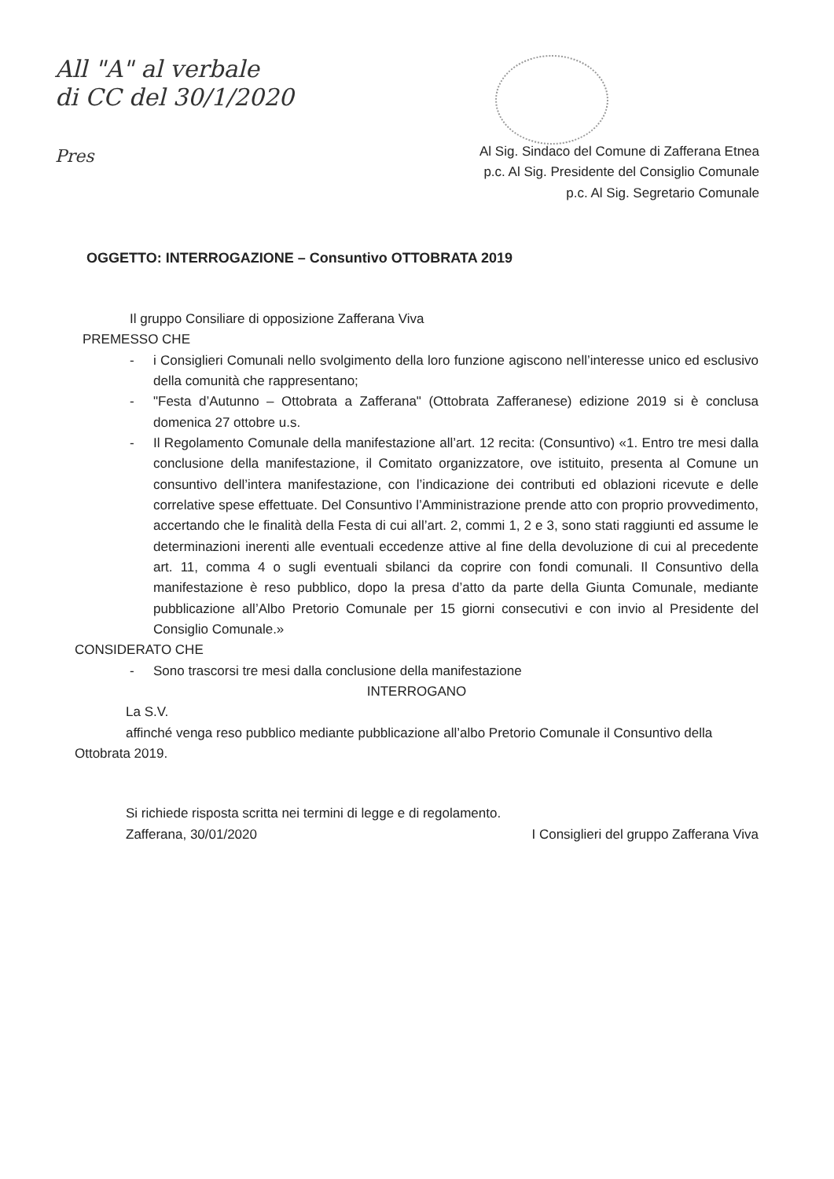All "A" al verbale
di CC del 30/1/2020
Pres
Al Sig. Sindaco del Comune di Zafferana Etnea
p.c. Al Sig. Presidente del Consiglio Comunale
p.c. Al Sig. Segretario Comunale
OGGETTO: INTERROGAZIONE – Consuntivo OTTOBRATA 2019
Il gruppo Consiliare di opposizione Zafferana Viva
PREMESSO CHE
- i Consiglieri Comunali nello svolgimento della loro funzione agiscono nell’interesse unico ed esclusivo della comunità che rappresentano;
- "Festa d’Autunno – Ottobrata a Zafferana" (Ottobrata Zafferanese) edizione 2019 si è conclusa domenica 27 ottobre u.s.
- Il Regolamento Comunale della manifestazione all’art. 12 recita: (Consuntivo) «1. Entro tre mesi dalla conclusione della manifestazione, il Comitato organizzatore, ove istituito, presenta al Comune un consuntivo dell’intera manifestazione, con l’indicazione dei contributi ed oblazioni ricevute e delle correlative spese effettuate. Del Consuntivo l’Amministrazione prende atto con proprio provvedimento, accertando che le finalità della Festa di cui all’art. 2, commi 1, 2 e 3, sono stati raggiunti ed assume le determinazioni inerenti alle eventuali eccedenze attive al fine della devoluzione di cui al precedente art. 11, comma 4 o sugli eventuali sbilanci da coprire con fondi comunali. Il Consuntivo della manifestazione è reso pubblico, dopo la presa d’atto da parte della Giunta Comunale, mediante pubblicazione all’Albo Pretorio Comunale per 15 giorni consecutivi e con invio al Presidente del Consiglio Comunale.»
CONSIDERATO CHE
- Sono trascorsi tre mesi dalla conclusione della manifestazione
INTERROGANO
La S.V.
affinché venga reso pubblico mediante pubblicazione all’albo Pretorio Comunale il Consuntivo della Ottobrata 2019.
Si richiede risposta scritta nei termini di legge e di regolamento.
Zafferana, 30/01/2020 I Consiglieri del gruppo Zafferana Viva